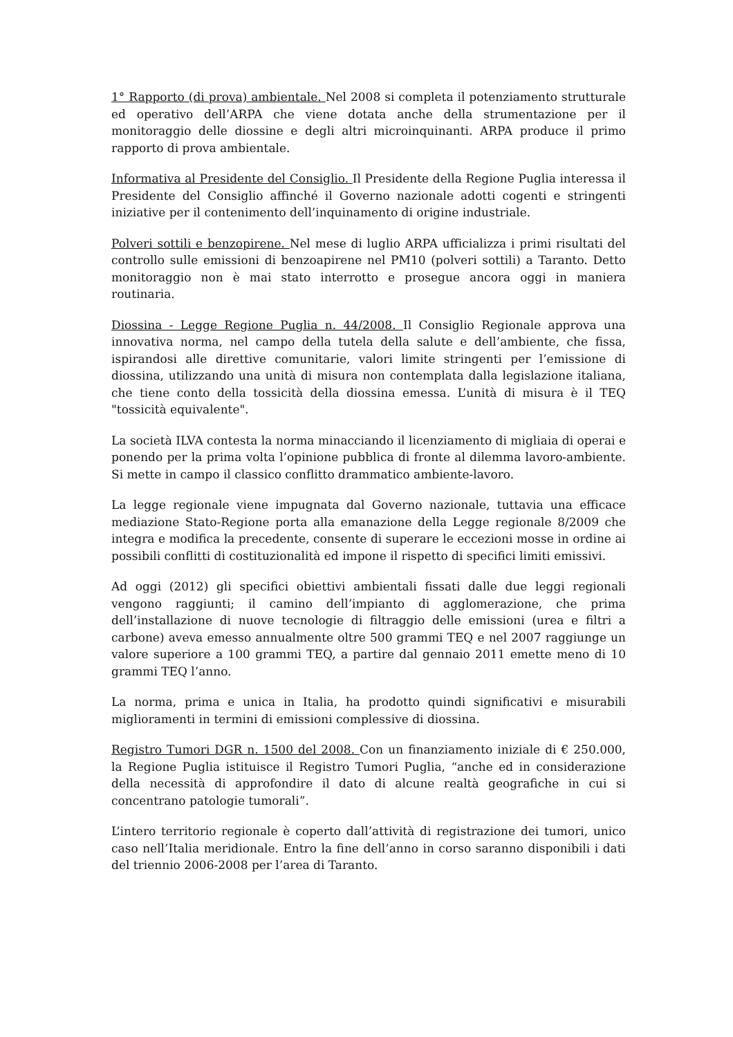1° Rapporto (di prova) ambientale. Nel 2008 si completa il potenziamento strutturale ed operativo dell’ARPA che viene dotata anche della strumentazione per il monitoraggio delle diossine e degli altri microinquinanti. ARPA produce il primo rapporto di prova ambientale.
Informativa al Presidente del Consiglio. Il Presidente della Regione Puglia interessa il Presidente del Consiglio affinché il Governo nazionale adotti cogenti e stringenti iniziative per il contenimento dell’inquinamento di origine industriale.
Polveri sottili e benzopirene. Nel mese di luglio ARPA ufficializza i primi risultati del controllo sulle emissioni di benzoapirene nel PM10 (polveri sottili) a Taranto. Detto monitoraggio non è mai stato interrotto e prosegue ancora oggi in maniera routinaria.
Diossina - Legge Regione Puglia n. 44/2008. Il Consiglio Regionale approva una innovativa norma, nel campo della tutela della salute e dell’ambiente, che fissa, ispirandosi alle direttive comunitarie, valori limite stringenti per l’emissione di diossina, utilizzando una unità di misura non contemplata dalla legislazione italiana, che tiene conto della tossicità della diossina emessa. L’unità di misura è il TEQ "tossicità equivalente".
La società ILVA contesta la norma minacciando il licenziamento di migliaia di operai e ponendo per la prima volta l’opinione pubblica di fronte al dilemma lavoro-ambiente. Si mette in campo il classico conflitto drammatico ambiente-lavoro.
La legge regionale viene impugnata dal Governo nazionale, tuttavia una efficace mediazione Stato-Regione porta alla emanazione della Legge regionale 8/2009 che integra e modifica la precedente, consente di superare le eccezioni mosse in ordine ai possibili conflitti di costituzionalità ed impone il rispetto di specifici limiti emissivi.
Ad oggi (2012) gli specifici obiettivi ambientali fissati dalle due leggi regionali vengono raggiunti; il camino dell’impianto di agglomerazione, che prima dell’installazione di nuove tecnologie di filtraggio delle emissioni (urea e filtri a carbone) aveva emesso annualmente oltre 500 grammi TEQ e nel 2007 raggiunge un valore superiore a 100 grammi TEQ, a partire dal gennaio 2011 emette meno di 10 grammi TEQ l’anno.
La norma, prima e unica in Italia, ha prodotto quindi significativi e misurabili miglioramenti in termini di emissioni complessive di diossina.
Registro Tumori DGR n. 1500 del 2008. Con un finanziamento iniziale di € 250.000, la Regione Puglia istituisce il Registro Tumori Puglia, “anche ed in considerazione della necessità di approfondire il dato di alcune realtà geografiche in cui si concentrano patologie tumorali”.
L’intero territorio regionale è coperto dall’attività di registrazione dei tumori, unico caso nell’Italia meridionale. Entro la fine dell’anno in corso saranno disponibili i dati del triennio 2006-2008 per l’area di Taranto.